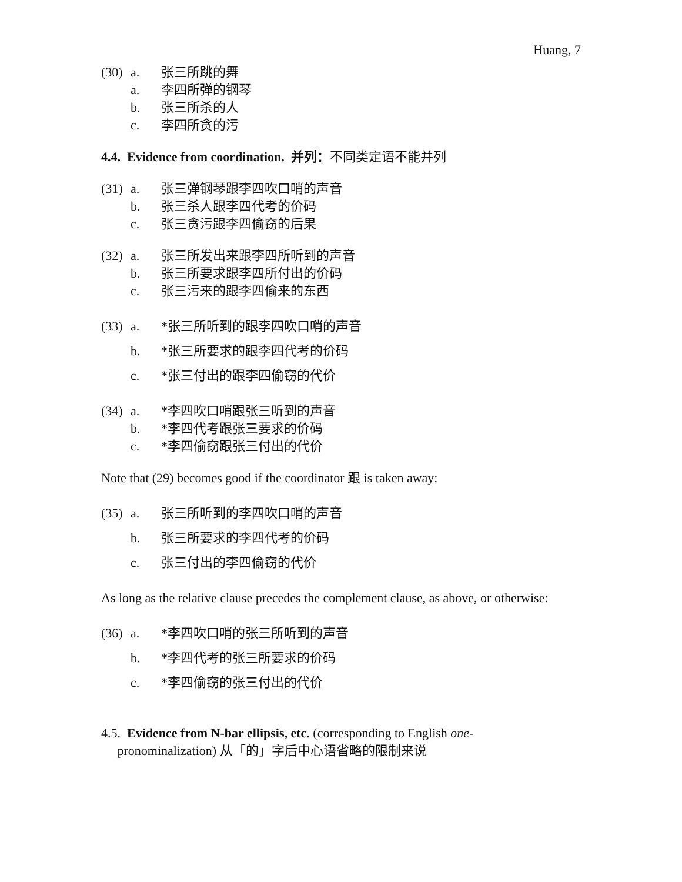Huang, 7
(30) a. 张三所跳的舞
a. 李四所弹的钢琴
b. 张三所杀的人
c. 李四所贪的污
4.4. Evidence from coordination. 并列：不同类定语不能并列
(31) a. 张三弹钢琴跟李四吹口哨的声音
b. 张三杀人跟李四代考的价码
c. 张三贪污跟李四偷窃的后果
(32) a. 张三所发出来跟李四所听到的声音
b. 张三所要求跟李四所付出的价码
c. 张三污来的跟李四偷来的东西
(33) a. *张三所听到的跟李四吹口哨的声音
b. *张三所要求的跟李四代考的价码
c. *张三付出的跟李四偷窃的代价
(34) a. *李四吹口哨跟张三听到的声音
b. *李四代考跟张三要求的价码
c. *李四偷窃跟张三付出的代价
Note that (29) becomes good if the coordinator 跟 is taken away:
(35) a. 张三所听到的李四吹口哨的声音
b. 张三所要求的李四代考的价码
c. 张三付出的李四偷窃的代价
As long as the relative clause precedes the complement clause, as above, or otherwise:
(36) a. *李四吹口哨的张三所听到的声音
b. *李四代考的张三所要求的价码
c. *李四偷窃的张三付出的代价
4.5. Evidence from N-bar ellipsis, etc. (corresponding to English one-
pronominalization) 从「的」字后中心语省略的限制来说